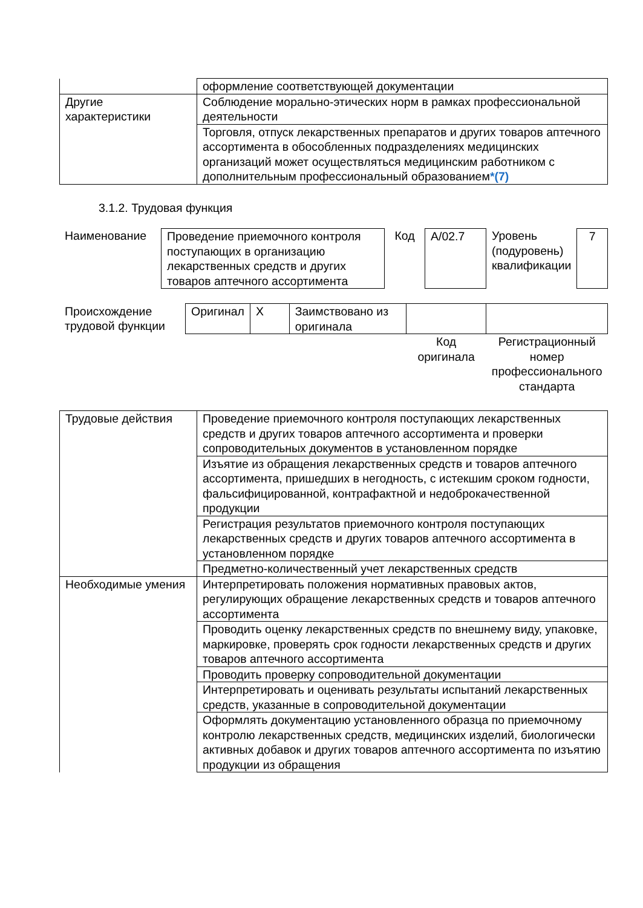| | оформление соответствующей документации |
| Другие характеристики | Соблюдение морально-этических норм в рамках профессиональной деятельности |
| | Торговля, отпуск лекарственных препаратов и других товаров аптечного ассортимента в обособленных подразделениях медицинских организаций может осуществляться медицинским работником с дополнительным профессиональный образованием *(7) |
3.1.2. Трудовая функция
| Наименование | Проведение приемочного контроля поступающих в организацию лекарственных средств и других товаров аптечного ассортимента | Код | A/02.7 | Уровень (подуровень) квалификации | 7 |
| Происхождение трудовой функции | Оригинал | X | Заимствовано из оригинала | | |
| | | | | Код оригинала | Регистрационный номер профессионального стандарта |
| Трудовые действия | Проведение приемочного контроля поступающих лекарственных средств и других товаров аптечного ассортимента и проверки сопроводительных документов в установленном порядке |
| | Изъятие из обращения лекарственных средств и товаров аптечного ассортимента, пришедших в негодность, с истекшим сроком годности, фальсифицированной, контрафактной и недоброкачественной продукции |
| | Регистрация результатов приемочного контроля поступающих лекарственных средств и других товаров аптечного ассортимента в установленном порядке |
| | Предметно-количественный учет лекарственных средств |
| Необходимые умения | Интерпретировать положения нормативных правовых актов, регулирующих обращение лекарственных средств и товаров аптечного ассортимента |
| | Проводить оценку лекарственных средств по внешнему виду, упаковке, маркировке, проверять срок годности лекарственных средств и других товаров аптечного ассортимента |
| | Проводить проверку сопроводительной документации |
| | Интерпретировать и оценивать результаты испытаний лекарственных средств, указанные в сопроводительной документации |
| | Оформлять документацию установленного образца по приемочному контролю лекарственных средств, медицинских изделий, биологически активных добавок и других товаров аптечного ассортимента по изъятию продукции из обращения |